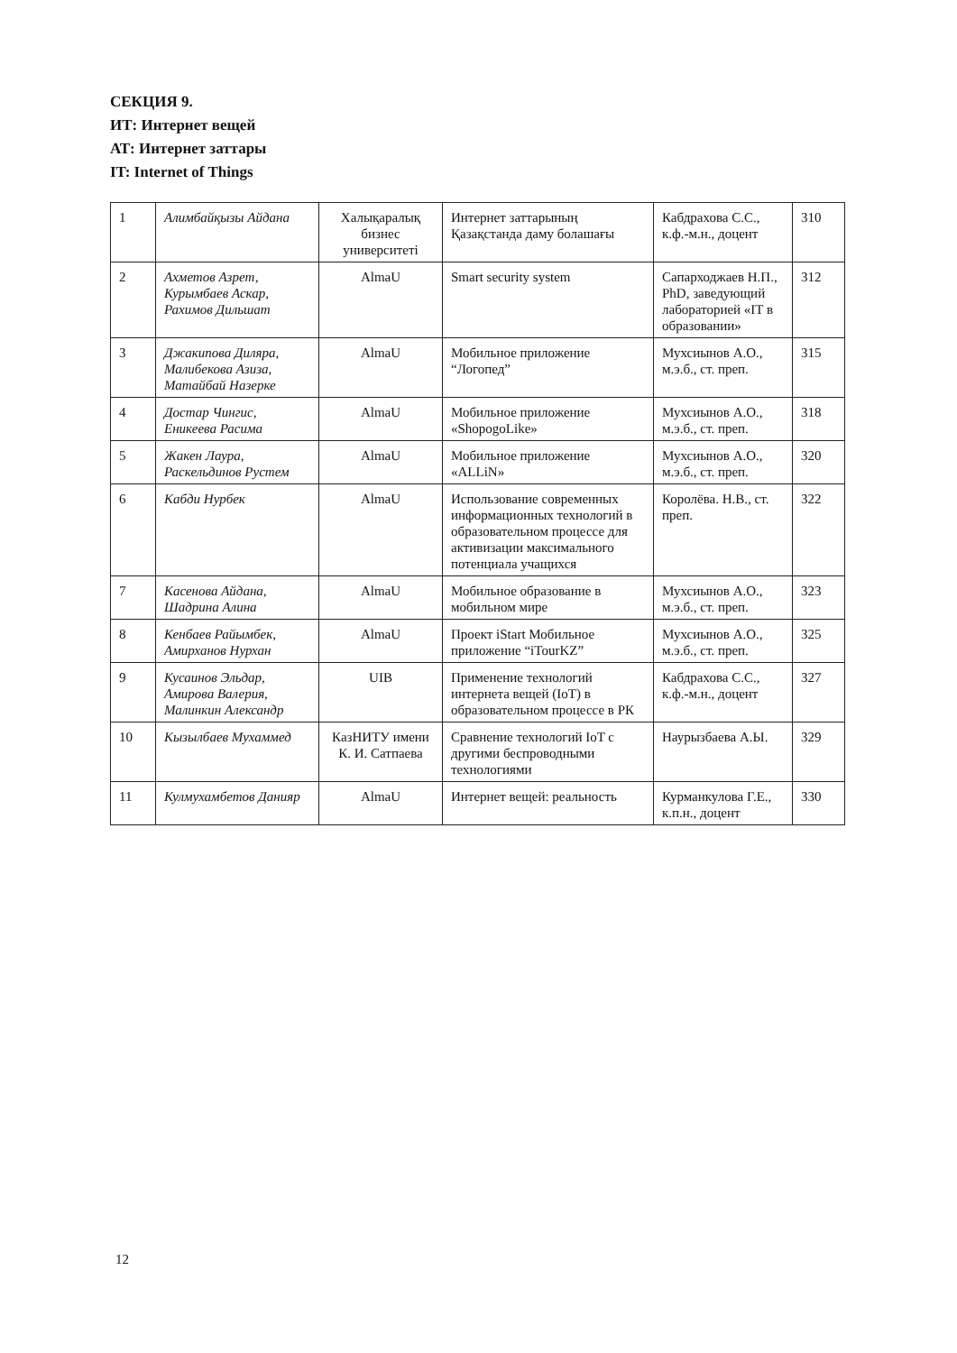СЕКЦИЯ 9.
ИТ: Интернет вещей
АТ: Интернет заттары
IT: Internet of Things
| 1 | Алимбайқызы Айдана | Халықаралық бизнес университеті | Интернет заттарының Қазақстанда даму болашағы | Кабдрахова С.С., к.ф.-м.н., доцент | 310 |
| 2 | Ахметов Азрет, Курымбаев Аскар, Рахимов Дильшат | AlmaU | Smart security system | Сапарходжаев Н.П., PhD, заведующий лабораторией «IT в образовании» | 312 |
| 3 | Джакипова Диляра, Малибекова Азиза, Матайбай Назерке | AlmaU | Мобильное приложение “Логопед” | Мухсиынов А.О., м.э.б., ст. преп. | 315 |
| 4 | Достар Чингис, Еникеева Расима | AlmaU | Мобильное приложение «ShopogoLike» | Мухсиынов А.О., м.э.б., ст. преп. | 318 |
| 5 | Жакен Лаура, Раскельдинов Рустем | AlmaU | Мобильное приложение «ALLiN» | Мухсиынов А.О., м.э.б., ст. преп. | 320 |
| 6 | Кабди Нурбек | AlmaU | Использование современных информационных технологий в образовательном процессе для активизации максимального потенциала учащихся | Королёва. Н.В., ст. преп. | 322 |
| 7 | Касенова Айдана, Шадрина Алина | AlmaU | Мобильное образование в мобильном мире | Мухсиынов А.О., м.э.б., ст. преп. | 323 |
| 8 | Кенбаев Райымбек, Амирханов Нурхан | AlmaU | Проект iStart Мобильное приложение “iTourKZ” | Мухсиынов А.О., м.э.б., ст. преп. | 325 |
| 9 | Кусаинов Эльдар, Амирова Валерия, Малинкин Александр | UIB | Применение технологий интернета вещей (IoT) в образовательном процессе в РК | Кабдрахова С.С., к.ф.-м.н., доцент | 327 |
| 10 | Кызылбаев Мухаммед | КазНИТУ имени К. И. Сатпаева | Сравнение технологий IoT с другими беспроводными технологиями | Наурызбаева А.Ы. | 329 |
| 11 | Кулмухамбетов Данияр | AlmaU | Интернет вещей: реальность | Курманкулова Г.Е., к.п.н., доцент | 330 |
12